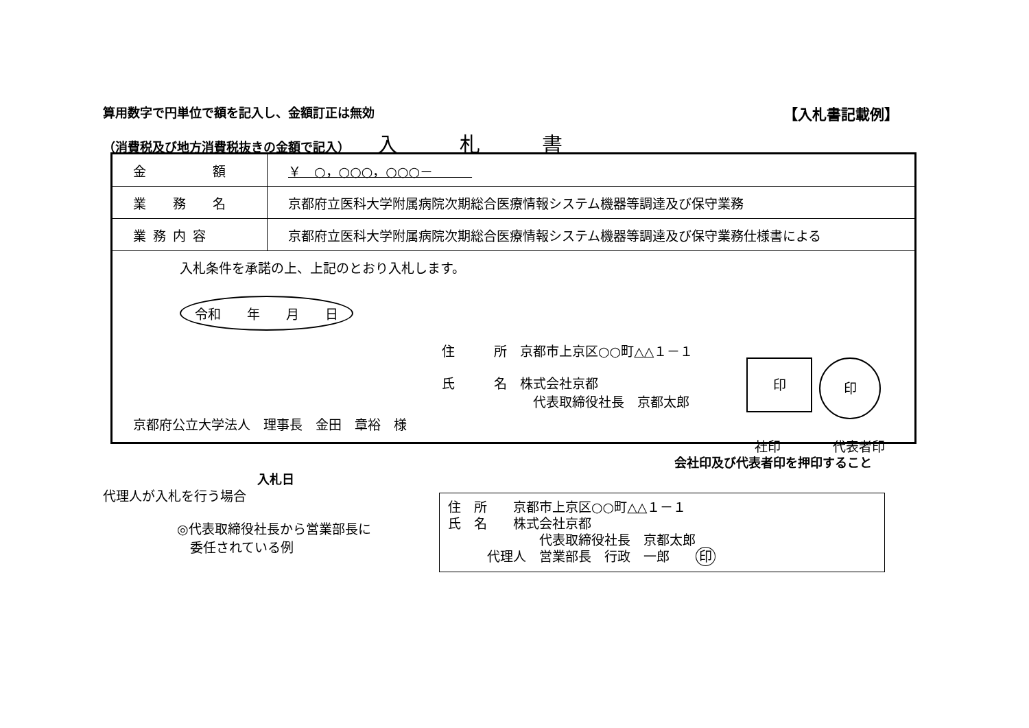算用数字で円単位で額を記入し、金額訂正は無効 【入札書記載例】
（消費税及び地方消費税抜きの金額で記入） 入札書
| 金 額 | ￥ ○，○○○，○○○－ |
| 業 務 名 | 京都府立医科大学附属病院次期総合医療情報システム機器等調達及び保守業務 |
| 業務内容 | 京都府立医科大学附属病院次期総合医療情報システム機器等調達及び保守業務仕様書による |
| 入札条件を承諾の上、上記のとおり入札します。 令和 年 月 日 住 所 京都市上京区○○町△△１－１ 氏 名 株式会社京都 代表取締役社長 京都太郎 京都府公立大学法人 理事長 金田 章裕 様 印 印 | |
社印　　　　代表者印
会社印及び代表者印を押印すること
入札日
代理人が入札を行う場合
◎代表取締役社長から営業部長に
　委任されている例
住　所　　京都市上京区○○町△△１－１
氏　名　　株式会社京都
　　　　　　　代表取締役社長　京都太郎
　　　代理人　営業部長　行政　一郎　　印